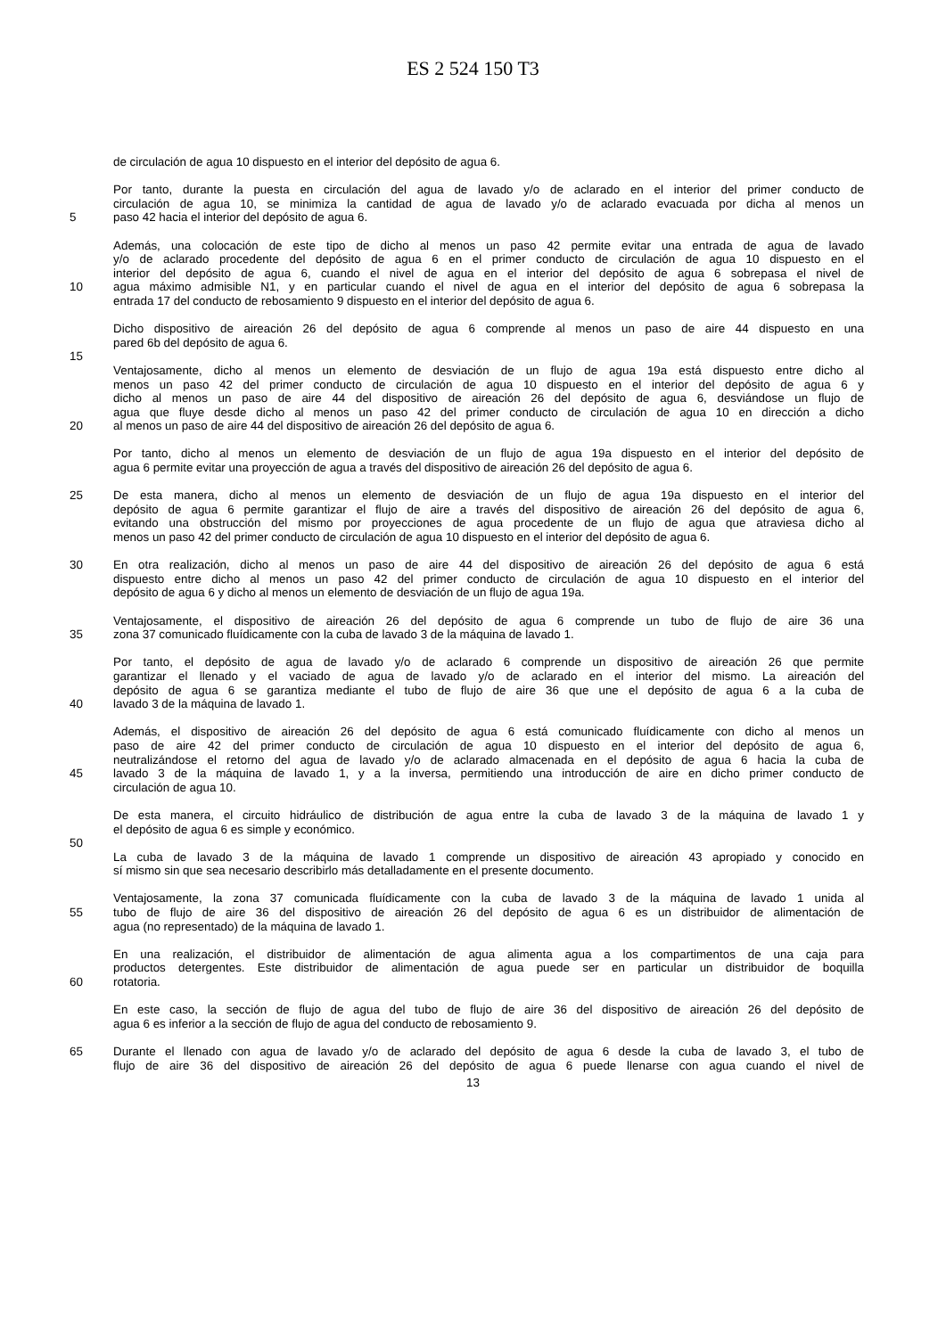ES 2 524 150 T3
de circulación de agua 10 dispuesto en el interior del depósito de agua 6.
Por tanto, durante la puesta en circulación del agua de lavado y/o de aclarado en el interior del primer conducto de
circulación de agua 10, se minimiza la cantidad de agua de lavado y/o de aclarado evacuada por dicha al menos un
5 paso 42 hacia el interior del depósito de agua 6.
Además, una colocación de este tipo de dicho al menos un paso 42 permite evitar una entrada de agua de lavado
y/o de aclarado procedente del depósito de agua 6 en el primer conducto de circulación de agua 10 dispuesto en el
interior del depósito de agua 6, cuando el nivel de agua en el interior del depósito de agua 6 sobrepasa el nivel de
10 agua máximo admisible N1, y en particular cuando el nivel de agua en el interior del depósito de agua 6 sobrepasa la
entrada 17 del conducto de rebosamiento 9 dispuesto en el interior del depósito de agua 6.
Dicho dispositivo de aireación 26 del depósito de agua 6 comprende al menos un paso de aire 44 dispuesto en una
pared 6b del depósito de agua 6.
15
Ventajosamente, dicho al menos un elemento de desviación de un flujo de agua 19a está dispuesto entre dicho al
menos un paso 42 del primer conducto de circulación de agua 10 dispuesto en el interior del depósito de agua 6 y
dicho al menos un paso de aire 44 del dispositivo de aireación 26 del depósito de agua 6, desviándose un flujo de
agua que fluye desde dicho al menos un paso 42 del primer conducto de circulación de agua 10 en dirección a dicho
20 al menos un paso de aire 44 del dispositivo de aireación 26 del depósito de agua 6.
Por tanto, dicho al menos un elemento de desviación de un flujo de agua 19a dispuesto en el interior del depósito de
agua 6 permite evitar una proyección de agua a través del dispositivo de aireación 26 del depósito de agua 6.
25 De esta manera, dicho al menos un elemento de desviación de un flujo de agua 19a dispuesto en el interior del
depósito de agua 6 permite garantizar el flujo de aire a través del dispositivo de aireación 26 del depósito de agua 6,
evitando una obstrucción del mismo por proyecciones de agua procedente de un flujo de agua que atraviesa dicho al
menos un paso 42 del primer conducto de circulación de agua 10 dispuesto en el interior del depósito de agua 6.
30 En otra realización, dicho al menos un paso de aire 44 del dispositivo de aireación 26 del depósito de agua 6 está
dispuesto entre dicho al menos un paso 42 del primer conducto de circulación de agua 10 dispuesto en el interior del
depósito de agua 6 y dicho al menos un elemento de desviación de un flujo de agua 19a.
Ventajosamente, el dispositivo de aireación 26 del depósito de agua 6 comprende un tubo de flujo de aire 36 una
35 zona 37 comunicado fluídicamente con la cuba de lavado 3 de la máquina de lavado 1.
Por tanto, el depósito de agua de lavado y/o de aclarado 6 comprende un dispositivo de aireación 26 que permite
garantizar el llenado y el vaciado de agua de lavado y/o de aclarado en el interior del mismo. La aireación del
depósito de agua 6 se garantiza mediante el tubo de flujo de aire 36 que une el depósito de agua 6 a la cuba de
40 lavado 3 de la máquina de lavado 1.
Además, el dispositivo de aireación 26 del depósito de agua 6 está comunicado fluídicamente con dicho al menos un
paso de aire 42 del primer conducto de circulación de agua 10 dispuesto en el interior del depósito de agua 6,
neutralizándose el retorno del agua de lavado y/o de aclarado almacenada en el depósito de agua 6 hacia la cuba de
45 lavado 3 de la máquina de lavado 1, y a la inversa, permitiendo una introducción de aire en dicho primer conducto de
circulación de agua 10.
De esta manera, el circuito hidráulico de distribución de agua entre la cuba de lavado 3 de la máquina de lavado 1 y
el depósito de agua 6 es simple y económico.
50
La cuba de lavado 3 de la máquina de lavado 1 comprende un dispositivo de aireación 43 apropiado y conocido en
sí mismo sin que sea necesario describirlo más detalladamente en el presente documento.
Ventajosamente, la zona 37 comunicada fluídicamente con la cuba de lavado 3 de la máquina de lavado 1 unida al
55 tubo de flujo de aire 36 del dispositivo de aireación 26 del depósito de agua 6 es un distribuidor de alimentación de
agua (no representado) de la máquina de lavado 1.
En una realización, el distribuidor de alimentación de agua alimenta agua a los compartimentos de una caja para
productos detergentes. Este distribuidor de alimentación de agua puede ser en particular un distribuidor de boquilla
60 rotatoria.
En este caso, la sección de flujo de agua del tubo de flujo de aire 36 del dispositivo de aireación 26 del depósito de
agua 6 es inferior a la sección de flujo de agua del conducto de rebosamiento 9.
65 Durante el llenado con agua de lavado y/o de aclarado del depósito de agua 6 desde la cuba de lavado 3, el tubo de
flujo de aire 36 del dispositivo de aireación 26 del depósito de agua 6 puede llenarse con agua cuando el nivel de
13